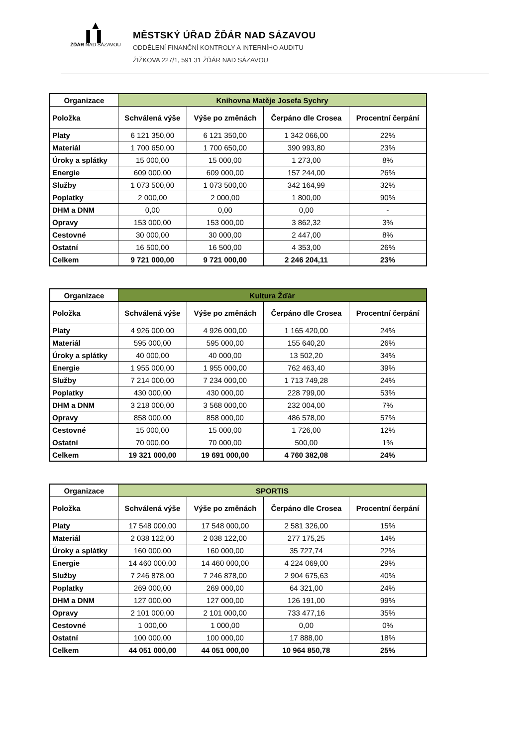▲
▌ ▌
ŽĎÁR NAD SÁZAVOU
MĚSTSKÝ ÚŘAD ŽĎÁR NAD SÁZAVOU
ODDĚLENÍ FINANČNÍ KONTROLY A INTERNÍHO AUDITU
ŽIŽKOVA 227/1, 591 31 ŽĎÁR NAD SÁZAVOU
| Organizace | Knihovna Matěje Josefa Sychry | | | |
| --- | --- | --- | --- | --- |
| Položka | Schválená výše | Výše po změnách | Čerpáno dle Crosea | Procentní čerpání |
| Platy | 6 121 350,00 | 6 121 350,00 | 1 342 066,00 | 22% |
| Materiál | 1 700 650,00 | 1 700 650,00 | 390 993,80 | 23% |
| Úroky a splátky | 15 000,00 | 15 000,00 | 1 273,00 | 8% |
| Energie | 609 000,00 | 609 000,00 | 157 244,00 | 26% |
| Služby | 1 073 500,00 | 1 073 500,00 | 342 164,99 | 32% |
| Poplatky | 2 000,00 | 2 000,00 | 1 800,00 | 90% |
| DHM a DNM | 0,00 | 0,00 | 0,00 | - |
| Opravy | 153 000,00 | 153 000,00 | 3 862,32 | 3% |
| Cestovné | 30 000,00 | 30 000,00 | 2 447,00 | 8% |
| Ostatní | 16 500,00 | 16 500,00 | 4 353,00 | 26% |
| Celkem | 9 721 000,00 | 9 721 000,00 | 2 246 204,11 | 23% |
| Organizace | Kultura Žďár | | | |
| --- | --- | --- | --- | --- |
| Položka | Schválená výše | Výše po změnách | Čerpáno dle Crosea | Procentní čerpání |
| Platy | 4 926 000,00 | 4 926 000,00 | 1 165 420,00 | 24% |
| Materiál | 595 000,00 | 595 000,00 | 155 640,20 | 26% |
| Úroky a splátky | 40 000,00 | 40 000,00 | 13 502,20 | 34% |
| Energie | 1 955 000,00 | 1 955 000,00 | 762 463,40 | 39% |
| Služby | 7 214 000,00 | 7 234 000,00 | 1 713 749,28 | 24% |
| Poplatky | 430 000,00 | 430 000,00 | 228 799,00 | 53% |
| DHM a DNM | 3 218 000,00 | 3 568 000,00 | 232 004,00 | 7% |
| Opravy | 858 000,00 | 858 000,00 | 486 578,00 | 57% |
| Cestovné | 15 000,00 | 15 000,00 | 1 726,00 | 12% |
| Ostatní | 70 000,00 | 70 000,00 | 500,00 | 1% |
| Celkem | 19 321 000,00 | 19 691 000,00 | 4 760 382,08 | 24% |
| Organizace | SPORTIS | | | |
| --- | --- | --- | --- | --- |
| Položka | Schválená výše | Výše po změnách | Čerpáno dle Crosea | Procentní čerpání |
| Platy | 17 548 000,00 | 17 548 000,00 | 2 581 326,00 | 15% |
| Materiál | 2 038 122,00 | 2 038 122,00 | 277 175,25 | 14% |
| Úroky a splátky | 160 000,00 | 160 000,00 | 35 727,74 | 22% |
| Energie | 14 460 000,00 | 14 460 000,00 | 4 224 069,00 | 29% |
| Služby | 7 246 878,00 | 7 246 878,00 | 2 904 675,63 | 40% |
| Poplatky | 269 000,00 | 269 000,00 | 64 321,00 | 24% |
| DHM a DNM | 127 000,00 | 127 000,00 | 126 191,00 | 99% |
| Opravy | 2 101 000,00 | 2 101 000,00 | 733 477,16 | 35% |
| Cestovné | 1 000,00 | 1 000,00 | 0,00 | 0% |
| Ostatní | 100 000,00 | 100 000,00 | 17 888,00 | 18% |
| Celkem | 44 051 000,00 | 44 051 000,00 | 10 964 850,78 | 25% |